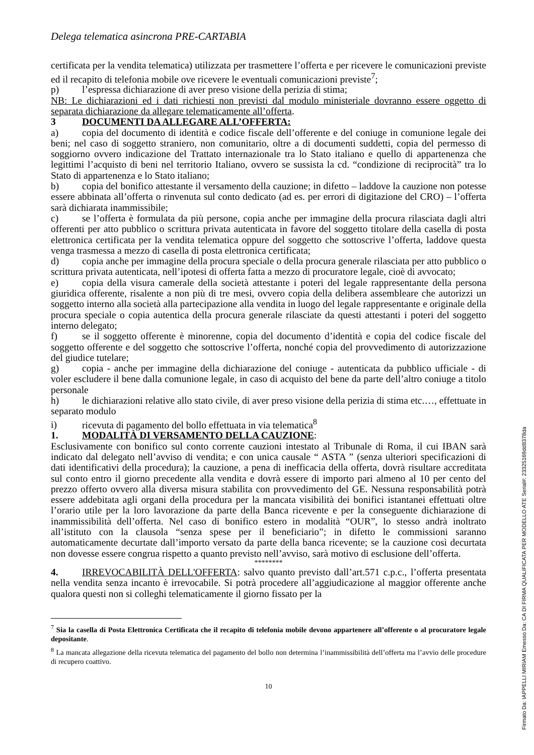Delega telematica asincrona PRE-CARTABIA
certificata per la vendita telematica) utilizzata per trasmettere l’offerta e per ricevere le comunicazioni previste ed il recapito di telefonia mobile ove ricevere le eventuali comunicazioni previste<sup>7</sup>;
p) l’espressa dichiarazione di aver preso visione della perizia di stima;
NB: Le dichiarazioni ed i dati richiesti non previsti dal modulo ministeriale dovranno essere oggetto di separata dichiarazione da allegare telematicamente all’offerta.
3 DOCUMENTI DA ALLEGARE ALL’OFFERTA:
a) copia del documento di identità e codice fiscale dell’offerente e del coniuge in comunione legale dei beni; nel caso di soggetto straniero, non comunitario, oltre a di documenti suddetti, copia del permesso di soggiorno ovvero indicazione del Trattato internazionale tra lo Stato italiano e quello di appartenenza che legittimi l’acquisto di beni nel territorio Italiano, ovvero se sussista la cd. “condizione di reciprocità” tra lo Stato di appartenenza e lo Stato italiano;
b) copia del bonifico attestante il versamento della cauzione; in difetto – laddove la cauzione non potesse essere abbinata all’offerta o rinvenuta sul conto dedicato (ad es. per errori di digitazione del CRO) – l’offerta sarà dichiarata inammissibile;
c) se l’offerta è formulata da più persone, copia anche per immagine della procura rilasciata dagli altri offerenti per atto pubblico o scrittura privata autenticata in favore del soggetto titolare della casella di posta elettronica certificata per la vendita telematica oppure del soggetto che sottoscrive l’offerta, laddove questa venga trasmessa a mezzo di casella di posta elettronica certificata;
d) copia anche per immagine della procura speciale o della procura generale rilasciata per atto pubblico o scrittura privata autenticata, nell’ipotesi di offerta fatta a mezzo di procuratore legale, cioè di avvocato;
e) copia della visura camerale della società attestante i poteri del legale rappresentante della persona giuridica offerente, risalente a non più di tre mesi, ovvero copia della delibera assembleare che autorizzi un soggetto interno alla società alla partecipazione alla vendita in luogo del legale rappresentante e originale della procura speciale o copia autentica della procura generale rilasciate da questi attestanti i poteri del soggetto interno delegato;
f) se il soggetto offerente è minorenne, copia del documento d’identità e copia del codice fiscale del soggetto offerente e del soggetto che sottoscrive l’offerta, nonché copia del provvedimento di autorizzazione del giudice tutelare;
g) copia - anche per immagine della dichiarazione del coniuge - autenticata da pubblico ufficiale - di voler escludere il bene dalla comunione legale, in caso di acquisto del bene da parte dell’altro coniuge a titolo personale
h) le dichiarazioni relative allo stato civile, di aver preso visione della perizia di stima etc.…, effettuate in separato modulo
i) ricevuta di pagamento del bollo effettuata in via telematica<sup>8</sup>
1. MODALITÀ DI VERSAMENTO DELLA CAUZIONE:
Esclusivamente con bonifico sul conto corrente cauzioni intestato al Tribunale di Roma, il cui IBAN sarà indicato dal delegato nell’avviso di vendita; e con unica causale “ ASTA ” (senza ulteriori specificazioni di dati identificativi della procedura); la cauzione, a pena di inefficacia della offerta, dovrà risultare accreditata sul conto entro il giorno precedente alla vendita e dovrà essere di importo pari almeno al 10 per cento del prezzo offerto ovvero alla diversa misura stabilita con provvedimento del GE. Nessuna responsabilità potrà essere addebitata agli organi della procedura per la mancata visibilità dei bonifici istantanei effettuati oltre l’orario utile per la loro lavorazione da parte della Banca ricevente e per la conseguente dichiarazione di inammissibilità dell’offerta. Nel caso di bonifico estero in modalità “OUR”, lo stesso andrà inoltrato all’istituto con la clausola “senza spese per il beneficiario”; in difetto le commissioni saranno automaticamente decurtate dall’importo versato da parte della banca ricevente; se la cauzione così decurtata non dovesse essere congrua rispetto a quanto previsto nell’avviso, sarà motivo di esclusione dell’offerta.
********
4. IRREVOCABILITÀ DELL'OFFERTA: salvo quanto previsto dall’art.571 c.p.c., l’offerta presentata nella vendita senza incanto è irrevocabile. Si potrà procedere all’aggiudicazione al maggior offerente anche qualora questi non si colleghi telematicamente il giorno fissato per la
<sup>7</sup> Sia la casella di Posta Elettronica Certificata che il recapito di telefonia mobile devono appartenere all’offerente o al procuratore legale depositante.
<sup>8</sup> La mancata allegazione della ricevuta telematica del pagamento del bollo non determina l’inammissibilità dell’offerta ma l’avvio delle procedure di recupero coattivo.
10
Firmato Da: IAPPELLI MIRIAM Emesso Da: CA DI FIRMA QUALIFICATA PER MODELLO ATE Serial#: 23325169dd8378da